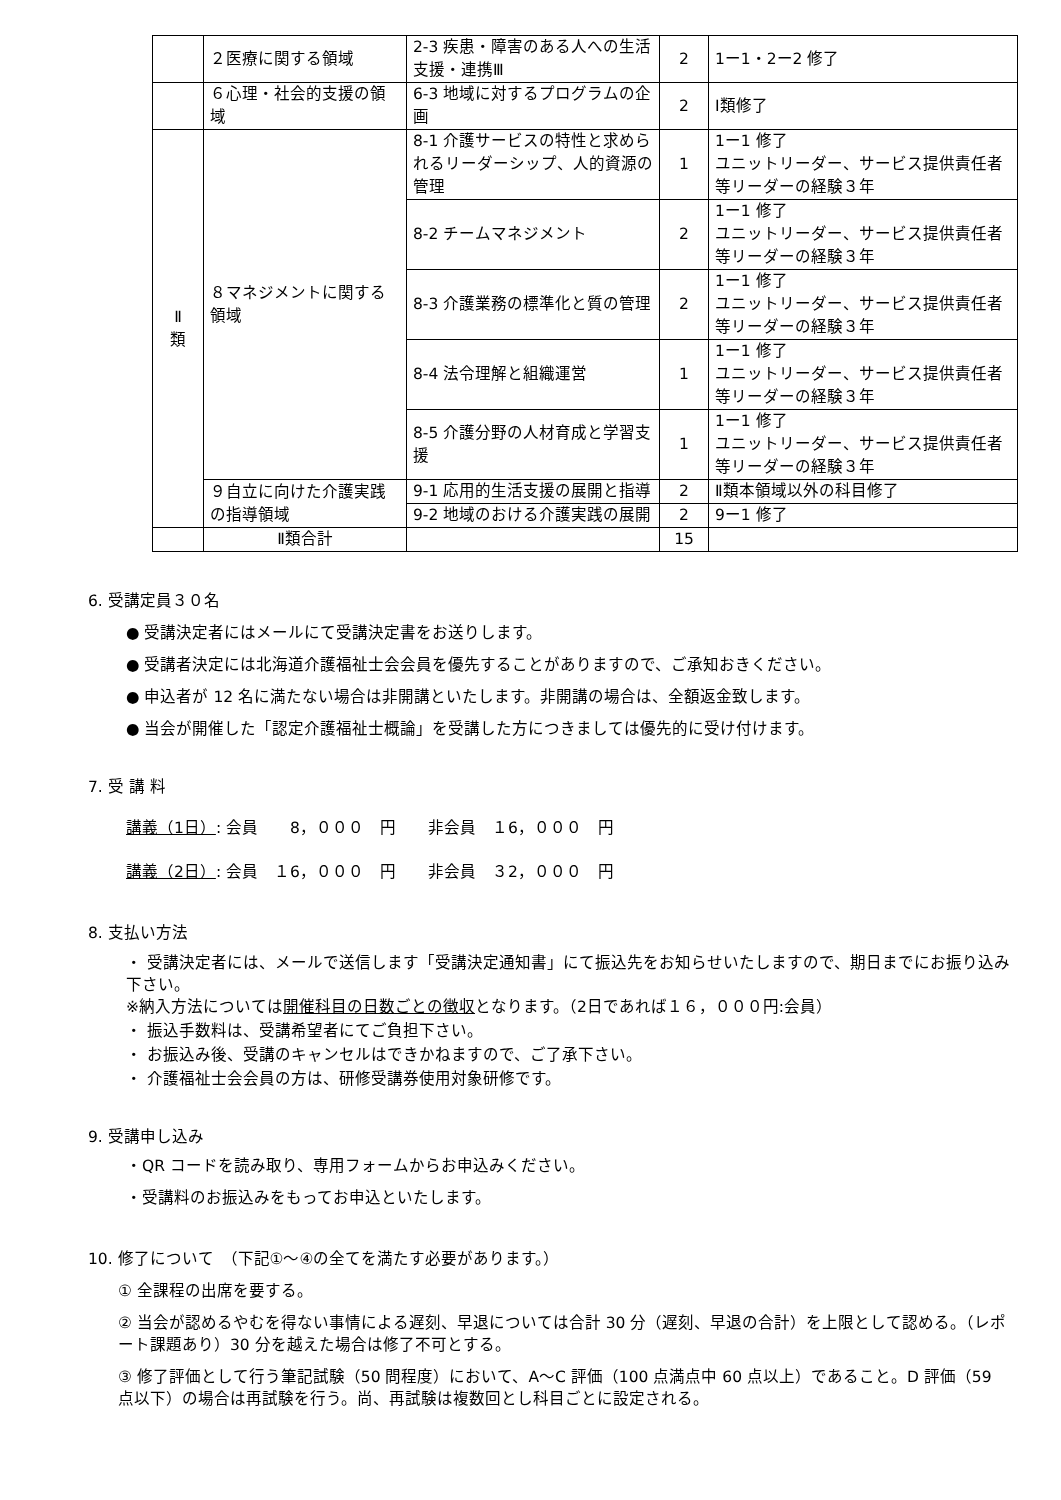| | ２医療に関する領域 | 2-3 疾患・障害のある人への生活支援・連携Ⅲ | 2 | 1ー1・2ー2 修了 |
| | ６心理・社会的支援の領域 | 6-3 地域に対するプログラムの企画 | 2 | Ⅰ類修了 |
| Ⅱ 類 | ８マネジメントに関する領域 | 8-1 介護サービスの特性と求められるリーダーシップ、人的資源の管理 | 1 | 1ー1 修了 ユニットリーダー、サービス提供責任者等リーダーの経験３年 |
| | | 8-2 チームマネジメント | 2 | 1ー1 修了 ユニットリーダー、サービス提供責任者等リーダーの経験３年 |
| | | 8-3 介護業務の標準化と質の管理 | 2 | 1ー1 修了 ユニットリーダー、サービス提供責任者等リーダーの経験３年 |
| | | 8-4 法令理解と組織運営 | 1 | 1ー1 修了 ユニットリーダー、サービス提供責任者等リーダーの経験３年 |
| | | 8-5 介護分野の人材育成と学習支援 | 1 | 1ー1 修了 ユニットリーダー、サービス提供責任者等リーダーの経験３年 |
| | ９自立に向けた介護実践の指導領域 | 9-1 応用的生活支援の展開と指導 | 2 | Ⅱ類本領域以外の科目修了 |
| | | 9-2 地域のおける介護実践の展開 | 2 | 9ー1 修了 |
| | Ⅱ類合計 | | 15 | |
6. 受講定員３０名
● 受講決定者にはメールにて受講決定書をお送りします。
● 受講者決定には北海道介護福祉士会会員を優先することがありますので、ご承知おきください。
● 申込者が 12 名に満たない場合は非開講といたします。非開講の場合は、全額返金致します。
● 当会が開催した「認定介護福祉士概論」を受講した方につきましては優先的に受け付けます。
7. 受 講 料
講義（1日）: 会員　　8，０００　円　　非会員　１6，０００　円
講義（2日）: 会員　１6，０００　円　　非会員　３2，０００　円
8. 支払い方法
・ 受講決定者には、メールで送信します「受講決定通知書」にて振込先をお知らせいたしますので、期日までにお振り込み下さい。
※納入方法については開催科目の日数ごとの徴収となります。（2日であれば１６，０００円:会員）
・ 振込手数料は、受講希望者にてご負担下さい。
・ お振込み後、受講のキャンセルはできかねますので、ご了承下さい。
・ 介護福祉士会会員の方は、研修受講券使用対象研修です。
9. 受講申し込み
・QR コードを読み取り、専用フォームからお申込みください。
・受講料のお振込みをもってお申込といたします。
10. 修了について　（下記①～④の全てを満たす必要があります。）
① 全課程の出席を要する。
② 当会が認めるやむを得ない事情による遅刻、早退については合計 30 分（遅刻、早退の合計）を上限として認める。（レポート課題あり）30 分を越えた場合は修了不可とする。
③ 修了評価として行う筆記試験（50 問程度）において、A～C 評価（100 点満点中 60 点以上）であること。D 評価（59 点以下）の場合は再試験を行う。尚、再試験は複数回とし科目ごとに設定される。